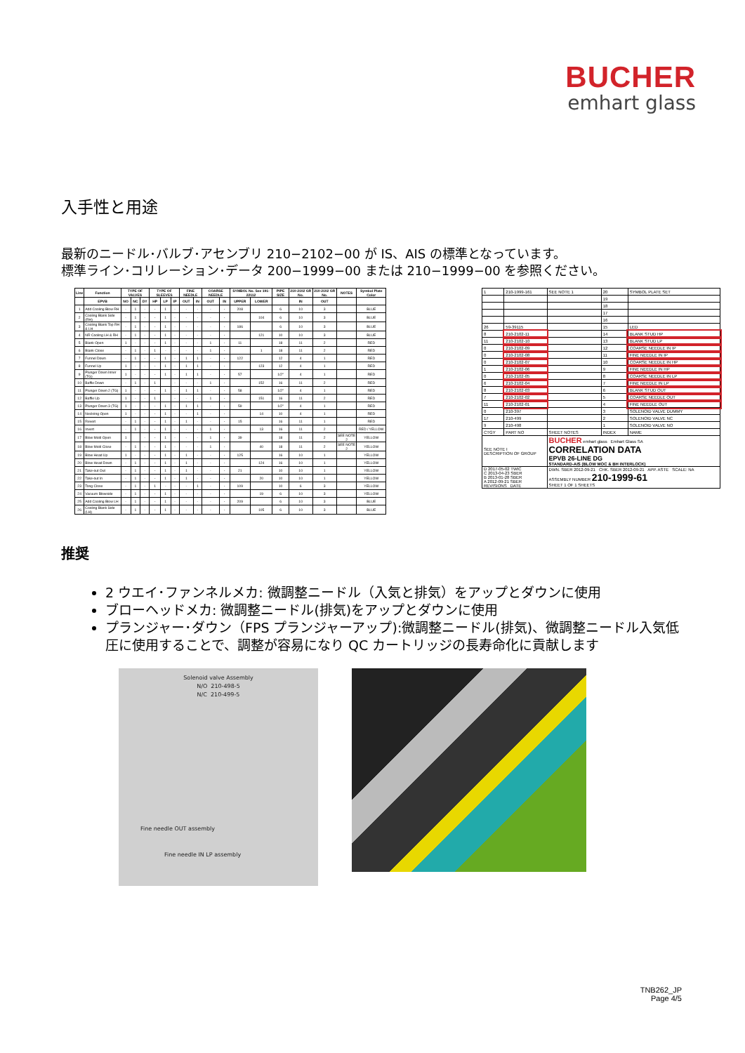BUCHER
emhart glass
入手性と用途
最新のニードル･バルブ･アセンブリ 210−2102−00 が IS、AIS の標準となっています。
標準ライン･コリレーション･データ 200−1999−00 または 210−1999−00 を参照ください。
| Line | Function | TYPE OF VALVES | | | TYPE OF SLEEVES | | | FINE NEEDLE | | COARSE NEEDLE | | SYMBOL No. See 191-22112 | | PIPE SIZE | 210-2102 GR No. | 210-2102 GR No. | NOTES | Symbol Plate Color |
| --- | --- | --- | --- | --- | --- | --- | --- | --- | --- | --- | --- | --- | --- | --- | --- | --- | --- | --- |
| | EPVB | NO | NC | DY | HP | LP | IP | OUT | IN | OUT | IN | UPPER | LOWER | | IN | OUT | | |
| 1 | Add Cooling Blow RH | - | 1 | - | - | 1 | - | - | - | - | - | 208 | | 6 | 10 | 3 | | BLUE |
| 2 | Cooling Blank Side (RH) | - | 1 | - | - | 1 | - | - | - | - | - | | 104 | 6 | 10 | 3 | | BLUE |
| 3 | Cooling Blank Top RH & LH | - | 1 | - | - | 1 | - | - | - | - | - | 186 | | 6 | 10 | 3 | | BLUE |
| 4 | NR Cooling LH & RH | - | 1 | - | - | 1 | - | - | - | - | - | | 121 | 10 | 10 | 3 | | BLUE |
| 5 | Blank Open | 1 | - | - | - | 1 | - | - | - | 1 | - | 11 | | 18 | 11 | 2 | | RED |
| 6 | Blank Close | - | 1 | - | 1 | - | - | - | - | 1 | - | | 1 | 18 | 11 | 2 | | RED |
| 7 | Funnel Down | - | 1 | - | - | 1 | - | 1 | 1 | - | - | 122 | | 12 | 4 | 1 | | RED |
| 8 | Funnel Up | 1 | - | - | - | 1 | - | 1 | 1 | - | - | | 123 | 12 | 4 | 1 | | RED |
| 9 | Plunger Down Inner (TG) | 1 | - | - | - | 1 | - | 1 | 1 | - | - | 57 | | 1/2" | 4 | 1 | | RED |
| 10 | Baffle Down | - | 1 | - | 1 | | - | - | - | 1 | - | | 152 | 16 | 11 | 2 | | RED |
| 11 | Plunger Down 2 (TG) | 1 | - | - | - | 1 | - | 1 | 1 | - | - | 58 | | 1/2" | 4 | 1 | | RED |
| 12 | Baffle Up | 1 | - | - | 1 | | - | - | - | 1 | - | | 151 | 16 | 11 | 2 | | RED |
| 13 | Plunger Down 3 (TG) | 1 | - | - | - | 1 | - | 1 | 1 | - | - | 59 | | 1/2" | 4 | 1 | | RED |
| 14 | Neckring Open | 1 | - | - | - | 1 | - | - | 1 | - | - | | 14 | 10 | 4 | 1 | | RED |
| 15 | Revert | - | 1 | - | - | 1 | - | 1 | - | - | - | 15 | | 16 | 11 | 1 | | RED |
| 16 | Invert | - | 1 | - | - | 1 | - | - | - | 1 | - | | 13 | 16 | 11 | 2 | | RED / YELLOW |
| 17 | Blow Mold Open | 1 | | - | - | 1 | - | - | - | 1 | - | 39 | | 18 | 11 | 2 | SEE NOTE 2 | YELLOW |
| 18 | Blow Mold Close | - | 1 | - | - | 1 | - | - | - | 1 | - | | 40 | 18 | 11 | 2 | SEE NOTE 2 | YELLOW |
| 19 | Blow Head Up | 1 | - | - | - | 1 | - | 1 | - | - | - | 125 | | 16 | 10 | 1 | | YELLOW |
| 20 | Blow Head Down | - | 1 | - | - | 1 | - | 1 | - | - | - | | 124 | 16 | 10 | 1 | | YELLOW |
| 21 | Take-out Out | - | 1 | - | - | 1 | - | 1 | - | - | - | 21 | | 10 | 10 | 1 | | YELLOW |
| 22 | Take-out In | - | 1 | - | - | 1 | - | 1 | - | - | - | | 20 | 10 | 10 | 1 | | YELLOW |
| 23 | Tong Close | - | 1 | - | 1 | - | - | - | 1 | - | - | 109 | | 10 | 6 | 3 | | YELLOW |
| 24 | Vacuum Blowside | - | 1 | - | - | 1 | - | - | - | - | - | | 19 | 6 | 10 | 3 | | YELLOW |
| 25 | Add Cooling Blow LH | - | 1 | - | - | 1 | - | - | - | - | - | 209 | | 6 | 10 | 3 | | BLUE |
| 26 | Cooling Blank Side (LH) | - | 1 | - | - | 1 | - | - | - | - | - | | 105 | 6 | 10 | 3 | | BLUE |
| 1 | 210-1999-161 | SEE NOTE 1 | 20 | SYMBOL PLATE SET |
| | | | 19 | |
| | | | 18 | |
| | | | 17 | |
| | | | 16 | |
| 26 | 59-39115 | | 15 | LED |
| 8 | 210-2102-11 | | 14 | BLANK STUD HP |
| 11 | 210-2102-10 | | 13 | BLANK STUD LP |
| 0 | 210-2102-09 | | 12 | COARSE NEEDLE IN IP |
| 0 | 210-2102-08 | | 11 | FINE NEEDLE IN IP |
| 0 | 210-2102-07 | | 10 | COARSE NEEDLE IN HP |
| 1 | 210-2102-06 | | 9 | FINE NEEDLE IN HP |
| 0 | 210-2102-05 | | 8 | COARSE NEEDLE IN LP |
| 6 | 210-2102-04 | | 7 | FINE NEEDLE IN LP |
| 8 | 210-2102-03 | | 6 | BLANK STUD OUT |
| 7 | 210-2102-02 | | 5 | COARSE NEEDLE OUT |
| 11 | 210-2102-01 | | 4 | FINE NEEDLE OUT |
| 0 | 210-397 | | 3 | SOLENOID VALVE DUMMY |
| 17 | 210-499 | | 2 | SOLENOID VALVE NC |
| 9 | 210-498 | | 1 | SOLENOID VALVE NO |
| CTGY | PART NO | SHEET NOTES | INDEX | NAME |
| SEE NOTE I DESCRIPTION OF GROUP | | BUCHER emhart glass Emhart Glass SA CORRELATION DATA EPVB 26-LINE DG STANDARD-AIS (BLOW MOC & BH INTERLOCK) | | |
| D 2017-05-02 TWIC C 2013-04-23 SBER B 2013-01-28 SBER A 2012-09-21 SBER REVISIONS DATE | | DWN. SBER 2012-09-21 CHK. SBER 2012-09-21 APP. ASTE SCALE: NA ASSEMBLY NUMBER 210-1999-61 SHEET 1 OF 1 SHEETS | | |
推奨
2 ウエイ･ファンネルメカ: 微調整ニードル（入気と排気）をアップとダウンに使用
ブローヘッドメカ: 微調整ニードル(排気)をアップとダウンに使用
プランジャー･ダウン（FPS プランジャーアップ):微調整ニードル(排気)、微調整ニードル入気低圧に使用することで、調整が容易になり QC カートリッジの長寿命化に貢献します
Solenoid valve Assembly
N/O 210-498-5
N/C 210-499-5
Fine needle OUT assembly
Fine needle IN LP assembly
TNB262_JP
Page 4/5